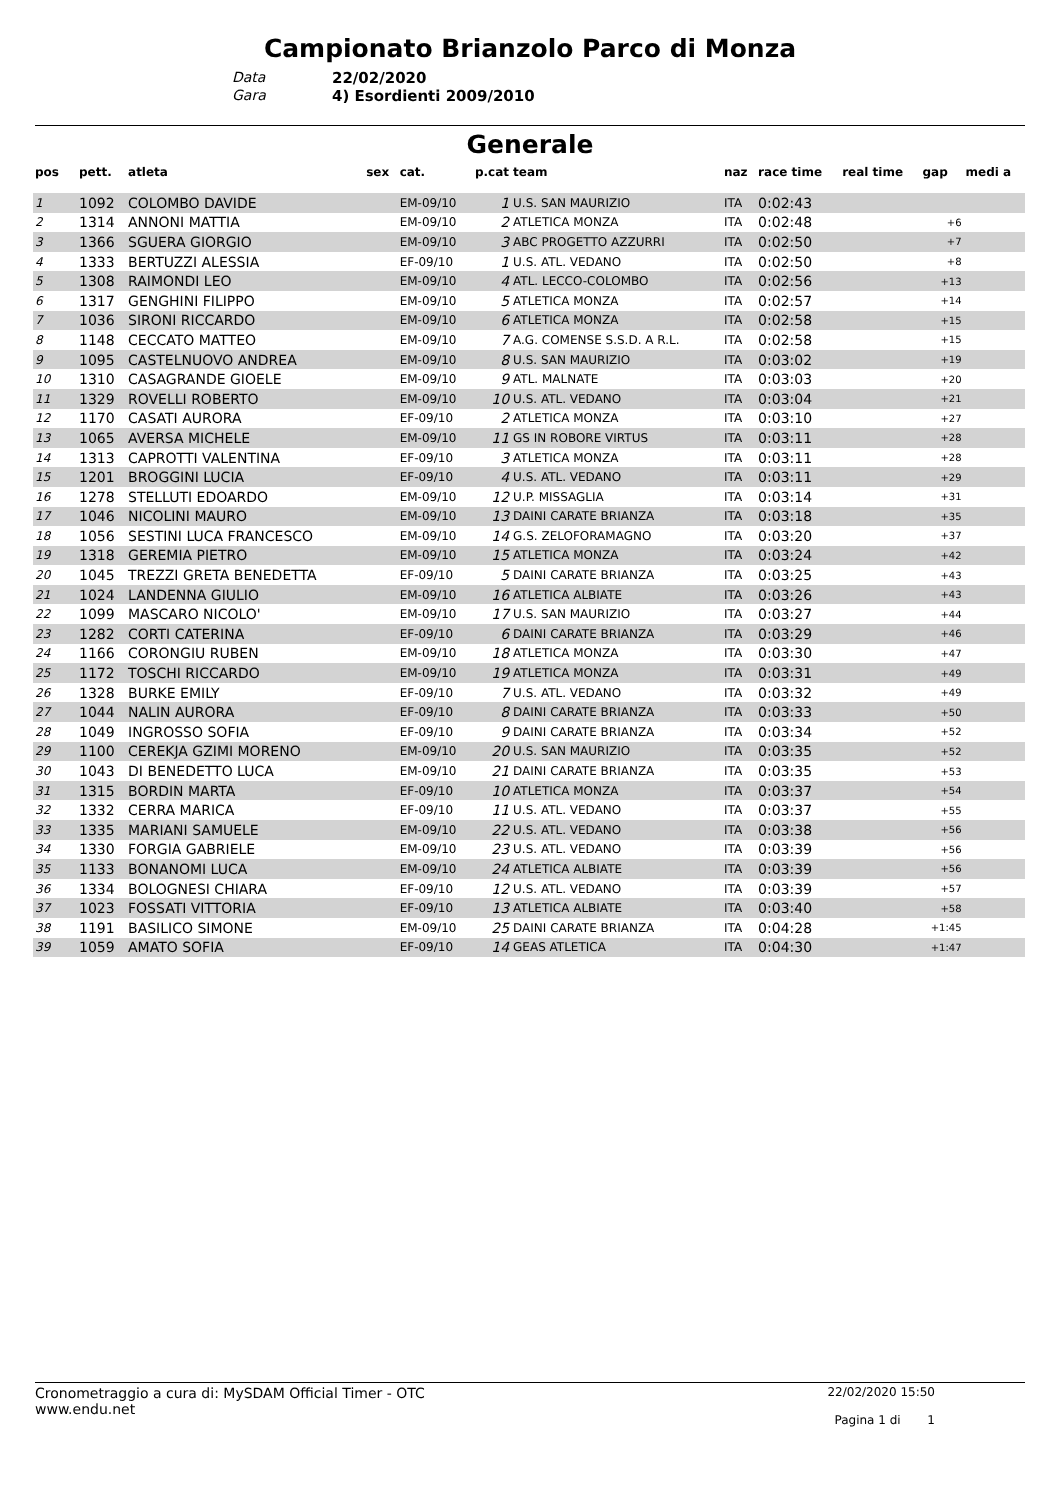Campionato Brianzolo Parco di Monza
Data 22/02/2020
Gara 4) Esordienti 2009/2010
Generale
| pos | pett. | atleta | sex | cat. | p.cat | team | naz | race time | real time | gap | medi a |
| --- | --- | --- | --- | --- | --- | --- | --- | --- | --- | --- | --- |
| 1 | 1092 | COLOMBO DAVIDE | | EM-09/10 | 1 | U.S. SAN MAURIZIO | ITA | 0:02:43 | | | |
| 2 | 1314 | ANNONI MATTIA | | EM-09/10 | 2 | ATLETICA MONZA | ITA | 0:02:48 | | +6 | |
| 3 | 1366 | SGUERA GIORGIO | | EM-09/10 | 3 | ABC PROGETTO AZZURRI | ITA | 0:02:50 | | +7 | |
| 4 | 1333 | BERTUZZI ALESSIA | | EF-09/10 | 1 | U.S. ATL. VEDANO | ITA | 0:02:50 | | +8 | |
| 5 | 1308 | RAIMONDI LEO | | EM-09/10 | 4 | ATL. LECCO-COLOMBO | ITA | 0:02:56 | | +13 | |
| 6 | 1317 | GENGHINI FILIPPO | | EM-09/10 | 5 | ATLETICA MONZA | ITA | 0:02:57 | | +14 | |
| 7 | 1036 | SIRONI RICCARDO | | EM-09/10 | 6 | ATLETICA MONZA | ITA | 0:02:58 | | +15 | |
| 8 | 1148 | CECCATO MATTEO | | EM-09/10 | 7 | A.G. COMENSE S.S.D. A R.L. | ITA | 0:02:58 | | +15 | |
| 9 | 1095 | CASTELNUOVO ANDREA | | EM-09/10 | 8 | U.S. SAN MAURIZIO | ITA | 0:03:02 | | +19 | |
| 10 | 1310 | CASAGRANDE GIOELE | | EM-09/10 | 9 | ATL. MALNATE | ITA | 0:03:03 | | +20 | |
| 11 | 1329 | ROVELLI ROBERTO | | EM-09/10 | 10 | U.S. ATL. VEDANO | ITA | 0:03:04 | | +21 | |
| 12 | 1170 | CASATI AURORA | | EF-09/10 | 2 | ATLETICA MONZA | ITA | 0:03:10 | | +27 | |
| 13 | 1065 | AVERSA MICHELE | | EM-09/10 | 11 | GS IN ROBORE VIRTUS | ITA | 0:03:11 | | +28 | |
| 14 | 1313 | CAPROTTI VALENTINA | | EF-09/10 | 3 | ATLETICA MONZA | ITA | 0:03:11 | | +28 | |
| 15 | 1201 | BROGGINI LUCIA | | EF-09/10 | 4 | U.S. ATL. VEDANO | ITA | 0:03:11 | | +29 | |
| 16 | 1278 | STELLUTI EDOARDO | | EM-09/10 | 12 | U.P. MISSAGLIA | ITA | 0:03:14 | | +31 | |
| 17 | 1046 | NICOLINI MAURO | | EM-09/10 | 13 | DAINI CARATE BRIANZA | ITA | 0:03:18 | | +35 | |
| 18 | 1056 | SESTINI LUCA FRANCESCO | | EM-09/10 | 14 | G.S. ZELOFORAMAGNO | ITA | 0:03:20 | | +37 | |
| 19 | 1318 | GEREMIA PIETRO | | EM-09/10 | 15 | ATLETICA MONZA | ITA | 0:03:24 | | +42 | |
| 20 | 1045 | TREZZI GRETA BENEDETTA | | EF-09/10 | 5 | DAINI CARATE BRIANZA | ITA | 0:03:25 | | +43 | |
| 21 | 1024 | LANDENNA GIULIO | | EM-09/10 | 16 | ATLETICA ALBIATE | ITA | 0:03:26 | | +43 | |
| 22 | 1099 | MASCARO NICOLO' | | EM-09/10 | 17 | U.S. SAN MAURIZIO | ITA | 0:03:27 | | +44 | |
| 23 | 1282 | CORTI CATERINA | | EF-09/10 | 6 | DAINI CARATE BRIANZA | ITA | 0:03:29 | | +46 | |
| 24 | 1166 | CORONGIU RUBEN | | EM-09/10 | 18 | ATLETICA MONZA | ITA | 0:03:30 | | +47 | |
| 25 | 1172 | TOSCHI RICCARDO | | EM-09/10 | 19 | ATLETICA MONZA | ITA | 0:03:31 | | +49 | |
| 26 | 1328 | BURKE EMILY | | EF-09/10 | 7 | U.S. ATL. VEDANO | ITA | 0:03:32 | | +49 | |
| 27 | 1044 | NALIN AURORA | | EF-09/10 | 8 | DAINI CARATE BRIANZA | ITA | 0:03:33 | | +50 | |
| 28 | 1049 | INGROSSO SOFIA | | EF-09/10 | 9 | DAINI CARATE BRIANZA | ITA | 0:03:34 | | +52 | |
| 29 | 1100 | CEREKJA GZIMI MORENO | | EM-09/10 | 20 | U.S. SAN MAURIZIO | ITA | 0:03:35 | | +52 | |
| 30 | 1043 | DI BENEDETTO LUCA | | EM-09/10 | 21 | DAINI CARATE BRIANZA | ITA | 0:03:35 | | +53 | |
| 31 | 1315 | BORDIN MARTA | | EF-09/10 | 10 | ATLETICA MONZA | ITA | 0:03:37 | | +54 | |
| 32 | 1332 | CERRA MARICA | | EF-09/10 | 11 | U.S. ATL. VEDANO | ITA | 0:03:37 | | +55 | |
| 33 | 1335 | MARIANI SAMUELE | | EM-09/10 | 22 | U.S. ATL. VEDANO | ITA | 0:03:38 | | +56 | |
| 34 | 1330 | FORGIA GABRIELE | | EM-09/10 | 23 | U.S. ATL. VEDANO | ITA | 0:03:39 | | +56 | |
| 35 | 1133 | BONANOMI LUCA | | EM-09/10 | 24 | ATLETICA ALBIATE | ITA | 0:03:39 | | +56 | |
| 36 | 1334 | BOLOGNESI CHIARA | | EF-09/10 | 12 | U.S. ATL. VEDANO | ITA | 0:03:39 | | +57 | |
| 37 | 1023 | FOSSATI VITTORIA | | EF-09/10 | 13 | ATLETICA ALBIATE | ITA | 0:03:40 | | +58 | |
| 38 | 1191 | BASILICO SIMONE | | EM-09/10 | 25 | DAINI CARATE BRIANZA | ITA | 0:04:28 | | +1:45 | |
| 39 | 1059 | AMATO SOFIA | | EF-09/10 | 14 | GEAS ATLETICA | ITA | 0:04:30 | | +1:47 | |
Cronometraggio a cura di: MySDAM Official Timer - OTC
www.endu.net
22/02/2020 15:50
Pagina 1 di 1